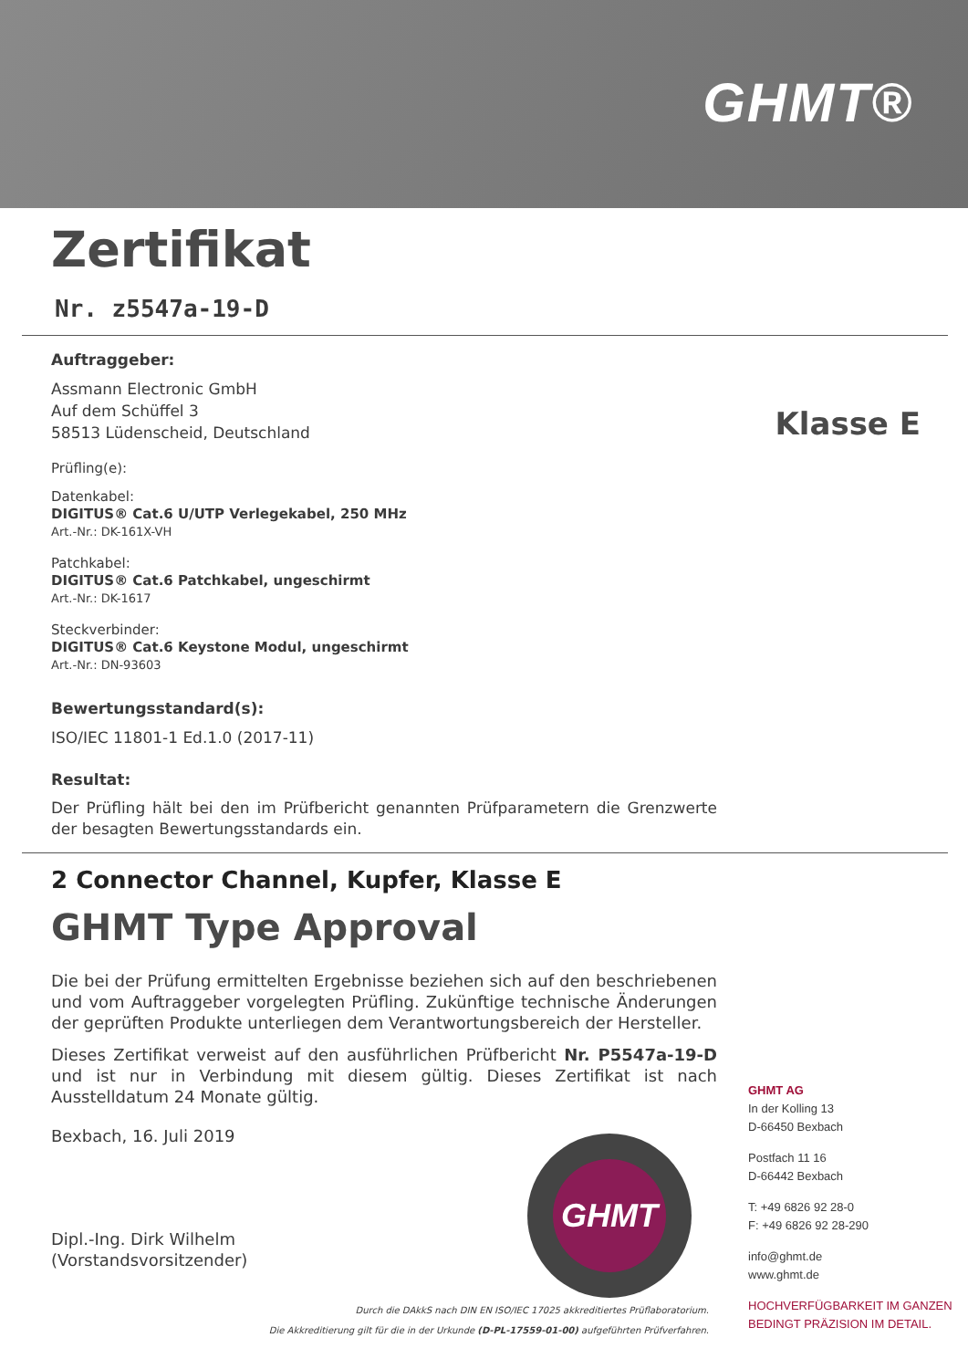GHMT®
Klasse E
Zertifikat
Nr. z5547a-19-D
Auftraggeber:
Assmann Electronic GmbH
Auf dem Schüffel 3
58513 Lüdenscheid, Deutschland
Prüfling(e):
Datenkabel:
DIGITUS® Cat.6 U/UTP Verlegekabel, 250 MHz
Art.-Nr.: DK-161X-VH
Patchkabel:
DIGITUS® Cat.6 Patchkabel, ungeschirmt
Art.-Nr.: DK-1617
Steckverbinder:
DIGITUS® Cat.6 Keystone Modul, ungeschirmt
Art.-Nr.: DN-93603
Bewertungsstandard(s):
ISO/IEC 11801-1 Ed.1.0 (2017-11)
Resultat:
Der Prüfling hält bei den im Prüfbericht genannten Prüfparametern die Grenzwerte der besagten Bewertungsstandards ein.
2 Connector Channel, Kupfer, Klasse E
GHMT Type Approval
Die bei der Prüfung ermittelten Ergebnisse beziehen sich auf den beschriebenen und vom Auftraggeber vorgelegten Prüfling. Zukünftige technische Änderungen der geprüften Produkte unterliegen dem Verantwortungsbereich der Hersteller.
Dieses Zertifikat verweist auf den ausführlichen Prüfbericht Nr. P5547a-19-D und ist nur in Verbindung mit diesem gültig. Dieses Zertifikat ist nach Ausstelldatum 24 Monate gültig.
Bexbach, 16. Juli 2019
Dipl.-Ing. Dirk Wilhelm
(Vorstandsvorsitzender)
GHMT
GHMT AG
In der Kolling 13
D-66450 Bexbach
Postfach 11 16
D-66442 Bexbach
T: +49 6826 92 28-0
F: +49 6826 92 28-290
info@ghmt.de
www.ghmt.de
HOCHVERFÜGBARKEIT IM GANZEN
BEDINGT PRÄZISION IM DETAIL.
Durch die DAkkS nach DIN EN ISO/IEC 17025 akkreditiertes Prüflaboratorium.
Die Akkreditierung gilt für die in der Urkunde (D-PL-17559-01-00) aufgeführten Prüfverfahren.